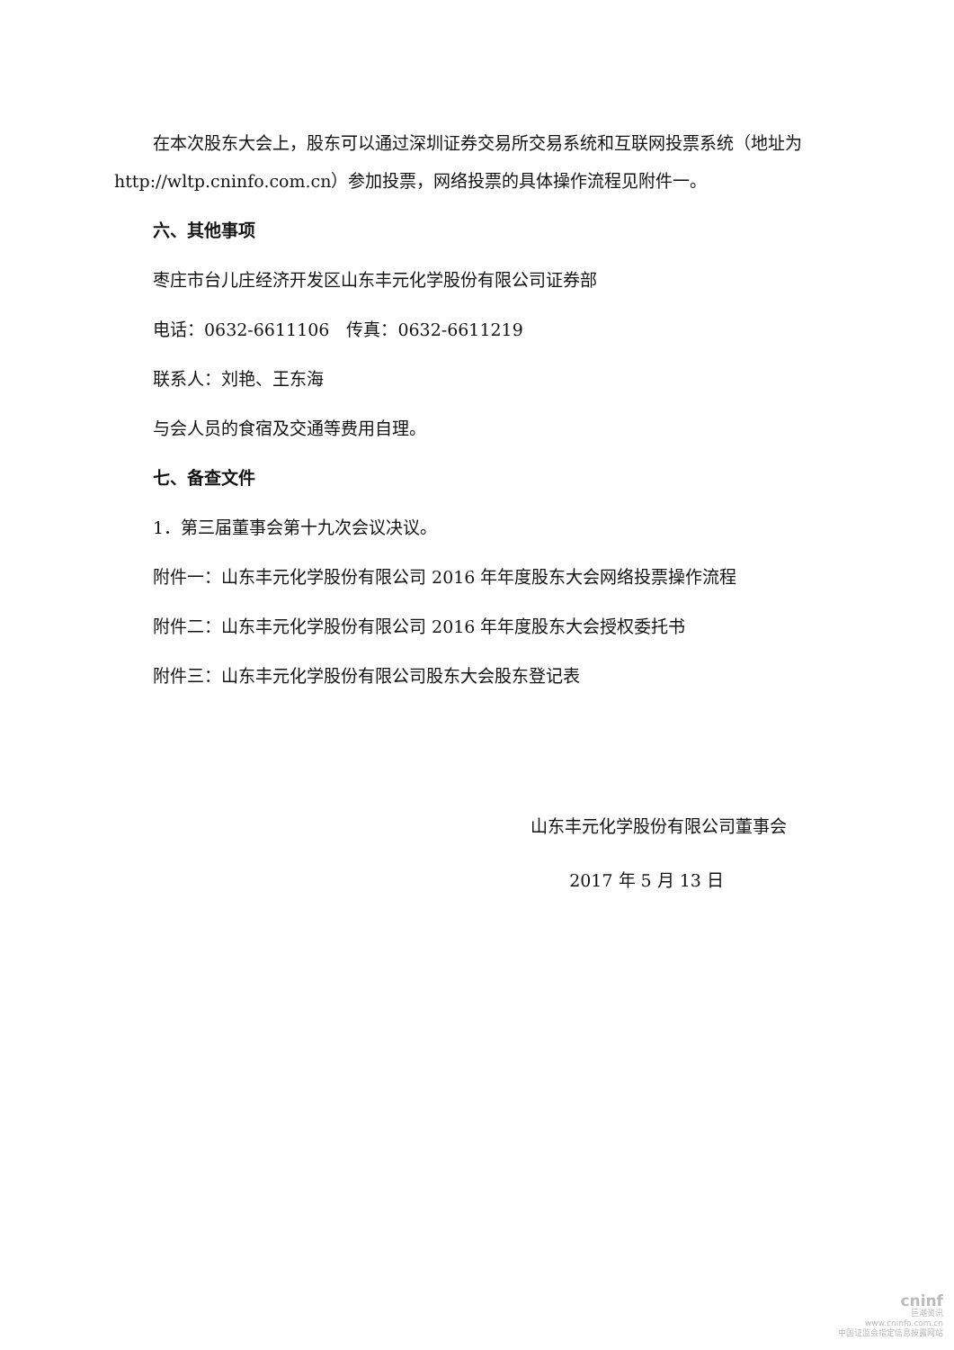在本次股东大会上，股东可以通过深圳证券交易所交易系统和互联网投票系统（地址为 http://wltp.cninfo.com.cn）参加投票，网络投票的具体操作流程见附件一。
六、其他事项
枣庄市台儿庄经济开发区山东丰元化学股份有限公司证券部
电话：0632-6611106　传真：0632-6611219
联系人：刘艳、王东海
与会人员的食宿及交通等费用自理。
七、备查文件
1．第三届董事会第十九次会议决议。
附件一：山东丰元化学股份有限公司 2016 年年度股东大会网络投票操作流程
附件二：山东丰元化学股份有限公司 2016 年年度股东大会授权委托书
附件三：山东丰元化学股份有限公司股东大会股东登记表
山东丰元化学股份有限公司董事会
2017 年 5 月 13 日
cninf
巨潮资讯
www.cninfo.com.cn
中国证监会指定信息披露网站